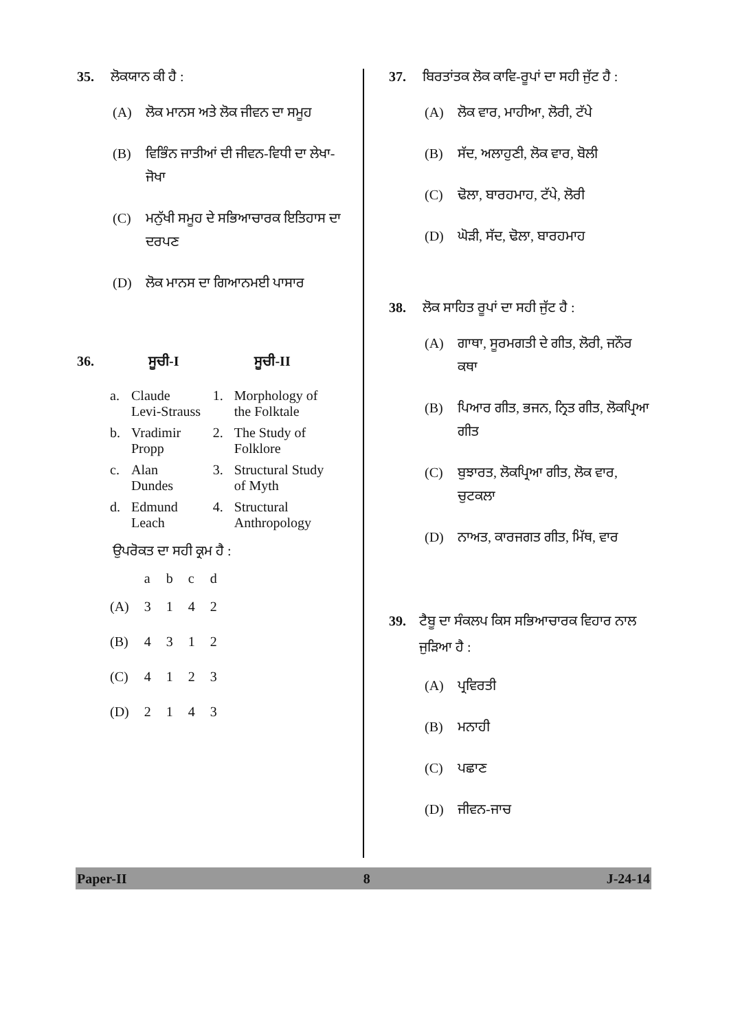35. ਲੋਕਯਾਨ ਕੀ ਹੈ :
(A) ਲੋਕ ਮਾਨਸ ਅਤੇ ਲੋਕ ਜੀਵਨ ਦਾ ਸਮੂਹ
(B) ਵਿਭਿੰਨ ਜਾਤੀਆਂ ਦੀ ਜੀਵਨ-ਵਿਧੀ ਦਾ ਲੇਖਾ-ਜੋਖਾ
(C) ਮਨੁੱਖੀ ਸਮੂਹ ਦੇ ਸਭਿਆਚਾਰਕ ਇਤਿਹਾਸ ਦਾ ਦਰਪਣ
(D) ਲੋਕ ਮਾਨਸ ਦਾ ਗਿਆਨਮਈ ਪਾਸਾਰ
36. ਸੂਚੀ-I ਸੂਚੀ-II
| a. | Claude Levi-Strauss | 1. | Morphology of the Folktale |
| b. | Vradimir Propp | 2. | The Study of Folklore |
| c. | Alan Dundes | 3. | Structural Study of Myth |
| d. | Edmund Leach | 4. | Structural Anthropology |
ਉਪਰੋਕਤ ਦਾ ਸਹੀ ਕ੍ਰਮ ਹੈ :
| | a | b | c | d |
| --- | --- | --- | --- | --- |
| (A) | 3 | 1 | 4 | 2 |
| (B) | 4 | 3 | 1 | 2 |
| (C) | 4 | 1 | 2 | 3 |
| (D) | 2 | 1 | 4 | 3 |
37. ਬਿਰਤਾਂਤਕ ਲੋਕ ਕਾਵਿ-ਰੂਪਾਂ ਦਾ ਸਹੀ ਜੁੱਟ ਹੈ :
(A) ਲੋਕ ਵਾਰ, ਮਾਹੀਆ, ਲੋਰੀ, ਟੱਪੇ
(B) ਸੱਦ, ਅਲਾਹੁਣੀ, ਲੋਕ ਵਾਰ, ਬੋਲੀ
(C) ਢੋਲਾ, ਬਾਰਹਮਾਹ, ਟੱਪੇ, ਲੋਰੀ
(D) ਘੋੜੀ, ਸੱਦ, ਢੋਲਾ, ਬਾਰਹਮਾਹ
38. ਲੋਕ ਸਾਹਿਤ ਰੂਪਾਂ ਦਾ ਸਹੀ ਜੁੱਟ ਹੈ :
(A) ਗਾਥਾ, ਸੂਰਮਗਤੀ ਦੇ ਗੀਤ, ਲੋਰੀ, ਜਨੌਰ ਕਥਾ
(B) ਪਿਆਰ ਗੀਤ, ਭਜਨ, ਨ੍ਰਿਤ ਗੀਤ, ਲੋਕਪ੍ਰਿਆ ਗੀਤ
(C) ਬੁਝਾਰਤ, ਲੋਕਪ੍ਰਿਆ ਗੀਤ, ਲੋਕ ਵਾਰ, ਚੁਟਕਲਾ
(D) ਨਾਅਤ, ਕਾਰਜਗਤ ਗੀਤ, ਮਿੱਥ, ਵਾਰ
39. ਟੈਬੂ ਦਾ ਸੰਕਲਪ ਕਿਸ ਸਭਿਆਚਾਰਕ ਵਿਹਾਰ ਨਾਲ ਜੁੜਿਆ ਹੈ :
(A) ਪ੍ਰਵਿਰਤੀ
(B) ਮਨਾਹੀ
(C) ਪਛਾਣ
(D) ਜੀਵਨ-ਜਾਚ
Paper-II 8 J-24-14